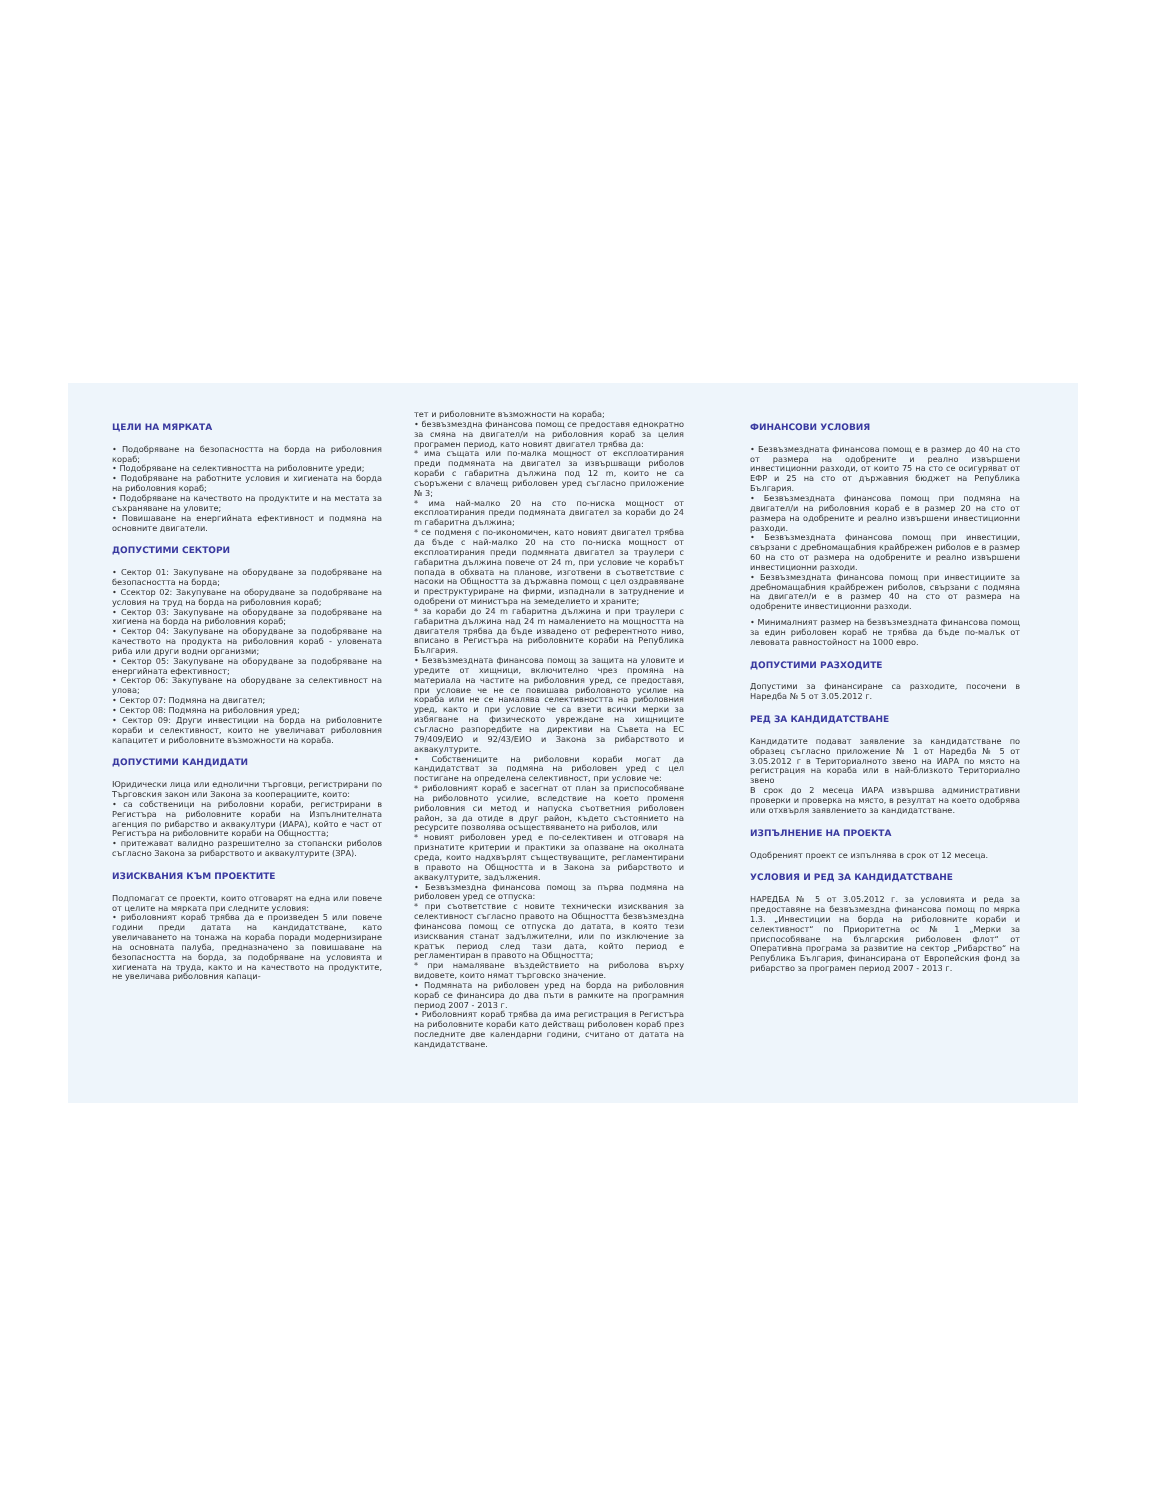ЦЕЛИ НА МЯРКАТА
• Подобряване на безопасността на борда на риболовния кораб;
• Подобряване на селективността на риболовните уреди;
• Подобряване на работните условия и хигиената на борда на риболовния кораб;
• Подобряване на качеството на продуктите и на местата за съхраняване на уловите;
• Повишаване на енергийната ефективност и подмяна на основните двигатели.
ДОПУСТИМИ СЕКТОРИ
• Сектор 01: Закупуване на оборудване за подобряване на безопасността на борда;
• Ссектор 02: Закупуване на оборудване за подобряване на условия на труд на борда на риболовния кораб;
• Сектор 03: Закупуване на оборудване за подобряване на хигиена на борда на риболовния кораб;
• Сектор 04: Закупуване на оборудване за подобряване на качеството на продукта на риболовния кораб - уловената риба или други водни организми;
• Сектор 05: Закупуване на оборудване за подобряване на енергийната ефективност;
• Сектор 06: Закупуване на оборудване за селективност на улова;
• Сектор 07: Подмяна на двигател;
• Сектор 08: Подмяна на риболовния уред;
• Сектор 09: Други инвестиции на борда на риболовните кораби и селективност, които не увеличават риболовния капацитет и риболовните възможности на кораба.
ДОПУСТИМИ КАНДИДАТИ
Юридически лица или еднолични търговци, регистрирани по Търговския закон или Закона за кооперациите, които:
• са собственици на риболовни кораби, регистрирани в Регистъра на риболовните кораби на Изпълнителната агенция по рибарство и аквакултури (ИАРА), който е част от Регистъра на риболовните кораби на Общността;
• притежават валидно разрешително за стопански риболов съгласно Закона за рибарството и аквакултурите (ЗРА).
ИЗИСКВАНИЯ КЪМ ПРОЕКТИТЕ
Подпомагат се проекти, които отговарят на една или повече от целите на мярката при следните условия:
• риболовният кораб трябва да е произведен 5 или повече години преди датата на кандидатстване, като увеличаването на тонажа на кораба поради модернизиране на основната палуба, предназначено за повишаване на безопасността на борда, за подобряване на условията и хигиената на труда, както и на качеството на продуктите, не увеличава риболовния капаци-
тет и риболовните възможности на кораба;
• безвъзмездна финансова помощ се предоставя еднократно за смяна на двигател/и на риболовния кораб за целия програмен период, като новият двигател трябва да:
* има същата или по-малка мощност от експлоатирания преди подмяната на двигател за извършващи риболов кораби с габаритна дължина под 12 m, които не са съоръжени с влачещ риболовен уред съгласно приложение № 3;
* има най-малко 20 на сто по-ниска мощност от експлоатирания преди подмяната двигател за кораби до 24 m габаритна дължина;
* се подменя с по-икономичен, като новият двигател трябва да бъде с най-малко 20 на сто по-ниска мощност от експлоатирания преди подмяната двигател за траулери с габаритна дължина повече от 24 m, при условие че корабът попада в обхвата на планове, изготвени в съответствие с насоки на Общността за държавна помощ с цел оздравяване и преструктуриране на фирми, изпаднали в затруднение и одобрени от министъра на земеделието и храните;
* за кораби до 24 m габаритна дължина и при траулери с габаритна дължина над 24 m намалението на мощността на двигателя трябва да бъде извадено от референтното ниво, вписано в Регистъра на риболовните кораби на Република България.
• Безвъзмездната финансова помощ за защита на уловите и уредите от хищници, включително чрез промяна на материала на частите на риболовния уред, се предоставя, при условие че не се повишава риболовното усилие на кораба или не се намалява селективността на риболовния уред, както и при условие че са взети всички мерки за избягване на физическото увреждане на хищниците съгласно разпоредбите на директиви на Съвета на ЕС 79/409/ЕИО и 92/43/ЕИО и Закона за рибарството и аквакултурите.
• Собствениците на риболовни кораби могат да кандидатстват за подмяна на риболовен уред с цел постигане на определена селективност, при условие че:
* риболовният кораб е засегнат от план за приспособяване на риболовното усилие, вследствие на което променя риболовния си метод и напуска съответния риболовен район, за да отиде в друг район, където състоянието на ресурсите позволява осъществяването на риболов, или
* новият риболовен уред е по-селективен и отговаря на признатите критерии и практики за опазване на околната среда, които надхвърлят съществуващите, регламентирани в правото на Общността и в Закона за рибарството и аквакултурите, задължения.
• Безвъзмездна финансова помощ за първа подмяна на риболовен уред се отпуска:
* при съответствие с новите технически изисквания за селективност съгласно правото на Общността безвъзмездна финансова помощ се отпуска до датата, в която тези изисквания станат задължителни, или по изключение за кратък период след тази дата, който период е регламентиран в правото на Общността;
* при намаляване въздействието на риболова върху видовете, които нямат търговско значение.
• Подмяната на риболовен уред на борда на риболовния кораб се финансира до два пъти в рамките на програмния период 2007 - 2013 г.
• Риболовният кораб трябва да има регистрация в Регистъра на риболовните кораби като действащ риболовен кораб през последните две календарни години, считано от датата на кандидатстване.
ФИНАНСОВИ УСЛОВИЯ
• Безвъзмездната финансова помощ е в размер до 40 на сто от размера на одобрените и реално извършени инвестиционни разходи, от които 75 на сто се осигуряват от ЕФР и 25 на сто от държавния бюджет на Република България.
• Безвъзмездната финансова помощ при подмяна на двигател/и на риболовния кораб е в размер 20 на сто от размера на одобрените и реално извършени инвестиционни разходи.
• Безвъзмездната финансова помощ при инвестиции, свързани с дребномащабния крайбрежен риболов е в размер 60 на сто от размера на одобрените и реално извършени инвестиционни разходи.
• Безвъзмездната финансова помощ при инвестициите за дребномащабния крайбрежен риболов, свързани с подмяна на двигател/и е в размер 40 на сто от размера на одобрените инвестиционни разходи.
• Минималният размер на безвъзмездната финансова помощ за един риболовен кораб не трябва да бъде по-малък от левовата равностойност на 1000 евро.
ДОПУСТИМИ РАЗХОДИТЕ
Допустими за финансиране са разходите, посочени в Наредба № 5 от 3.05.2012 г.
РЕД ЗА КАНДИДАТСТВАНЕ
Кандидатите подават заявление за кандидатстване по образец съгласно приложение № 1 от Наредба № 5 от 3.05.2012 г в Териториалното звено на ИАРА по място на регистрация на кораба или в най-близкото Териториално звено
В срок до 2 месеца ИАРА извършва административни проверки и проверка на място, в резултат на което одобрява или отхвърля заявлението за кандидатстване.
ИЗПЪЛНЕНИЕ НА ПРОЕКТА
Одобреният проект се изпълнява в срок от 12 месеца.
УСЛОВИЯ И РЕД ЗА КАНДИДАТСТВАНЕ
НАРЕДБА № 5 от 3.05.2012 г. за условията и реда за предоставяне на безвъзмездна финансова помощ по мярка 1.3. „Инвестиции на борда на риболовните кораби и селективност“ по Приоритетна ос № 1 „Мерки за приспособяване на българския риболовен флот“ от Оперативна програма за развитие на сектор „Рибарство“ на Република България, финансирана от Европейския фонд за рибарство за програмен период 2007 - 2013 г.